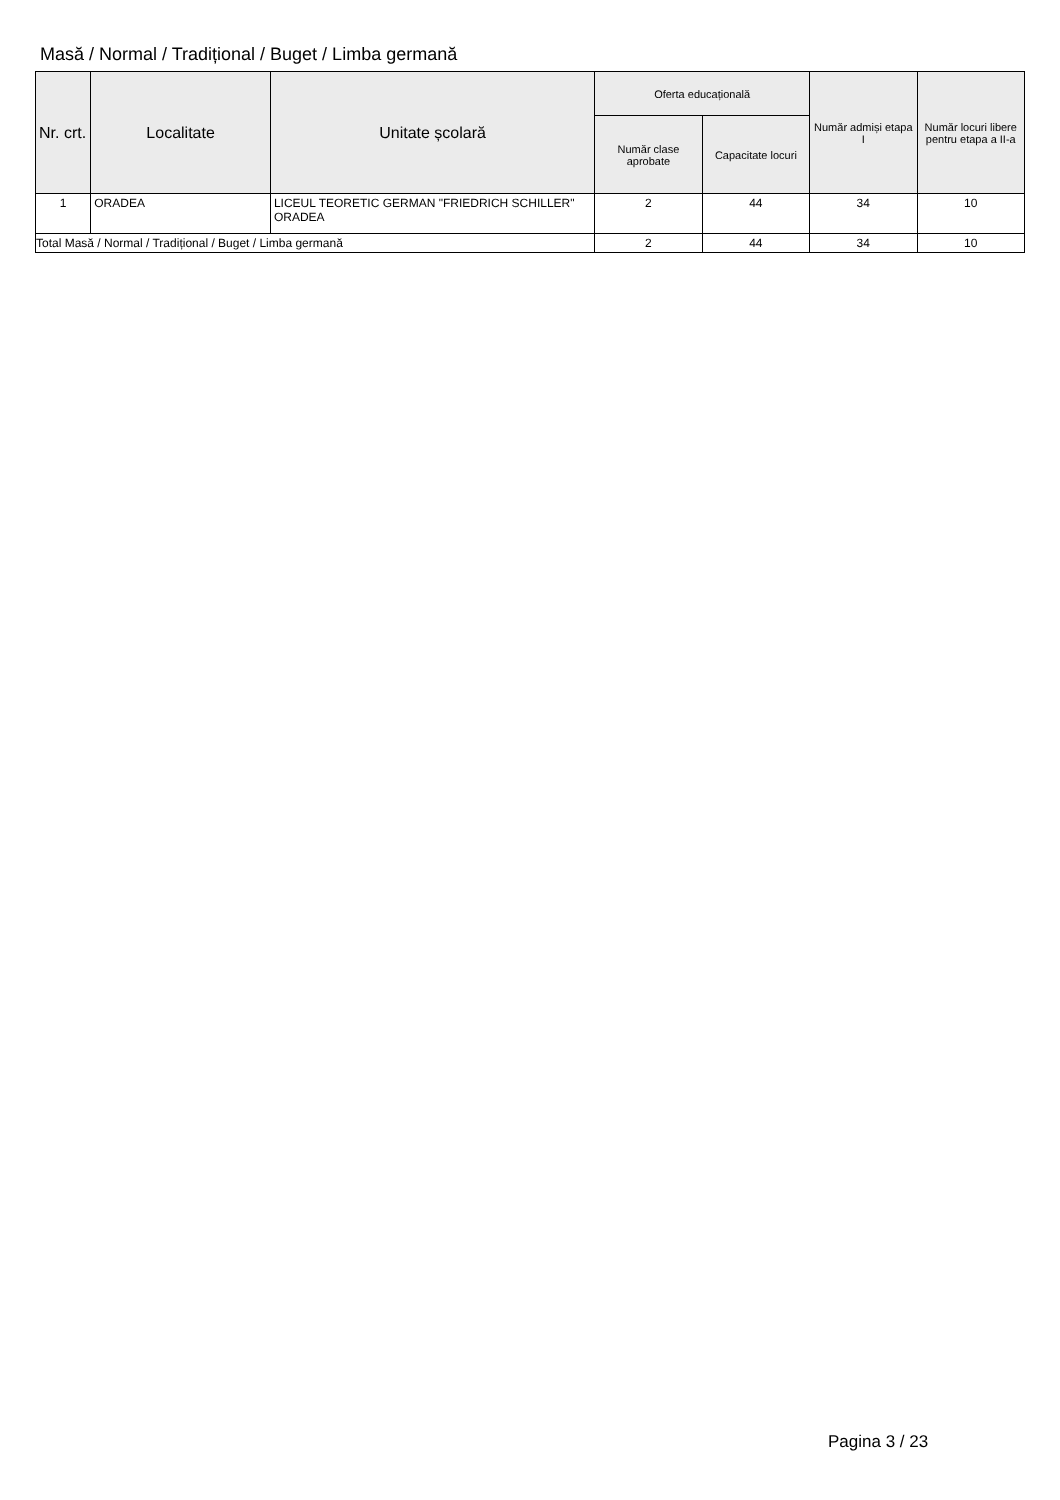Masă / Normal / Tradițional / Buget / Limba germană
| Nr. crt. | Localitate | Unitate școlară | Oferta educațională | | Număr admiși etapa I | Număr locuri libere pentru etapa a II-a |
| --- | --- | --- | --- | --- | --- | --- |
| | | | Număr clase aprobate | Capacitate locuri | | |
| 1 | ORADEA | LICEUL TEORETIC GERMAN "FRIEDRICH SCHILLER" ORADEA | 2 | 44 | 34 | 10 |
| Total Masă / Normal / Tradițional / Buget / Limba germană | | | 2 | 44 | 34 | 10 |
Pagina 3 / 23